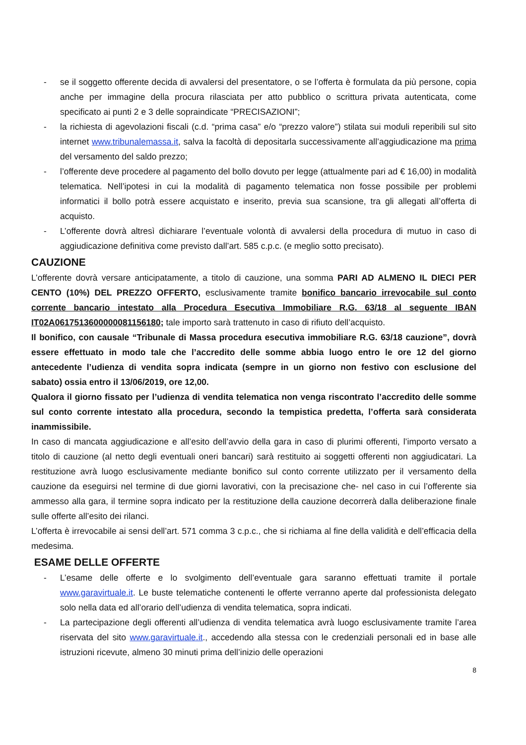- se il soggetto offerente decida di avvalersi del presentatore, o se l’offerta è formulata da più persone, copia anche per immagine della procura rilasciata per atto pubblico o scrittura privata autenticata, come specificato ai punti 2 e 3 delle sopraindicate “PRECISAZIONI”;
- la richiesta di agevolazioni fiscali (c.d. “prima casa” e/o “prezzo valore”) stilata sui moduli reperibili sul sito internet www.tribunalemassa.it, salva la facoltà di depositarla successivamente all’aggiudicazione ma prima del versamento del saldo prezzo;
- l’offerente deve procedere al pagamento del bollo dovuto per legge (attualmente pari ad € 16,00) in modalità telematica. Nell’ipotesi in cui la modalità di pagamento telematica non fosse possibile per problemi informatici il bollo potrà essere acquistato e inserito, previa sua scansione, tra gli allegati all’offerta di acquisto.
- L’offerente dovrà altresì dichiarare l’eventuale volontà di avvalersi della procedura di mutuo in caso di aggiudicazione definitiva come previsto dall’art. 585 c.p.c. (e meglio sotto precisato).
CAUZIONE
L’offerente dovrà versare anticipatamente, a titolo di cauzione, una somma PARI AD ALMENO IL DIECI PER CENTO (10%) DEL PREZZO OFFERTO, esclusivamente tramite bonifico bancario irrevocabile sul conto corrente bancario intestato alla Procedura Esecutiva Immobiliare R.G. 63/18 al seguente IBAN IT02A0617513600000081156180; tale importo sarà trattenuto in caso di rifiuto dell’acquisto.
Il bonifico, con causale “Tribunale di Massa procedura esecutiva immobiliare R.G. 63/18 cauzione”, dovrà essere effettuato in modo tale che l’accredito delle somme abbia luogo entro le ore 12 del giorno antecedente l’udienza di vendita sopra indicata (sempre in un giorno non festivo con esclusione del sabato) ossia entro il 13/06/2019, ore 12,00.
Qualora il giorno fissato per l’udienza di vendita telematica non venga riscontrato l’accredito delle somme sul conto corrente intestato alla procedura, secondo la tempistica predetta, l’offerta sarà considerata inammissibile.
In caso di mancata aggiudicazione e all’esito dell’avvio della gara in caso di plurimi offerenti, l’importo versato a titolo di cauzione (al netto degli eventuali oneri bancari) sarà restituito ai soggetti offerenti non aggiudicatari. La restituzione avrà luogo esclusivamente mediante bonifico sul conto corrente utilizzato per il versamento della cauzione da eseguirsi nel termine di due giorni lavorativi, con la precisazione che- nel caso in cui l’offerente sia ammesso alla gara, il termine sopra indicato per la restituzione della cauzione decorrerà dalla deliberazione finale sulle offerte all’esito dei rilanci.
L’offerta è irrevocabile ai sensi dell’art. 571 comma 3 c.p.c., che si richiama al fine della validità e dell’efficacia della medesima.
ESAME DELLE OFFERTE
- L’esame delle offerte e lo svolgimento dell’eventuale gara saranno effettuati tramite il portale www.garavirtuale.it. Le buste telematiche contenenti le offerte verranno aperte dal professionista delegato solo nella data ed all’orario dell’udienza di vendita telematica, sopra indicati.
- La partecipazione degli offerenti all’udienza di vendita telematica avrà luogo esclusivamente tramite l’area riservata del sito www.garavirtuale.it., accedendo alla stessa con le credenziali personali ed in base alle istruzioni ricevute, almeno 30 minuti prima dell’inizio delle operazioni
8